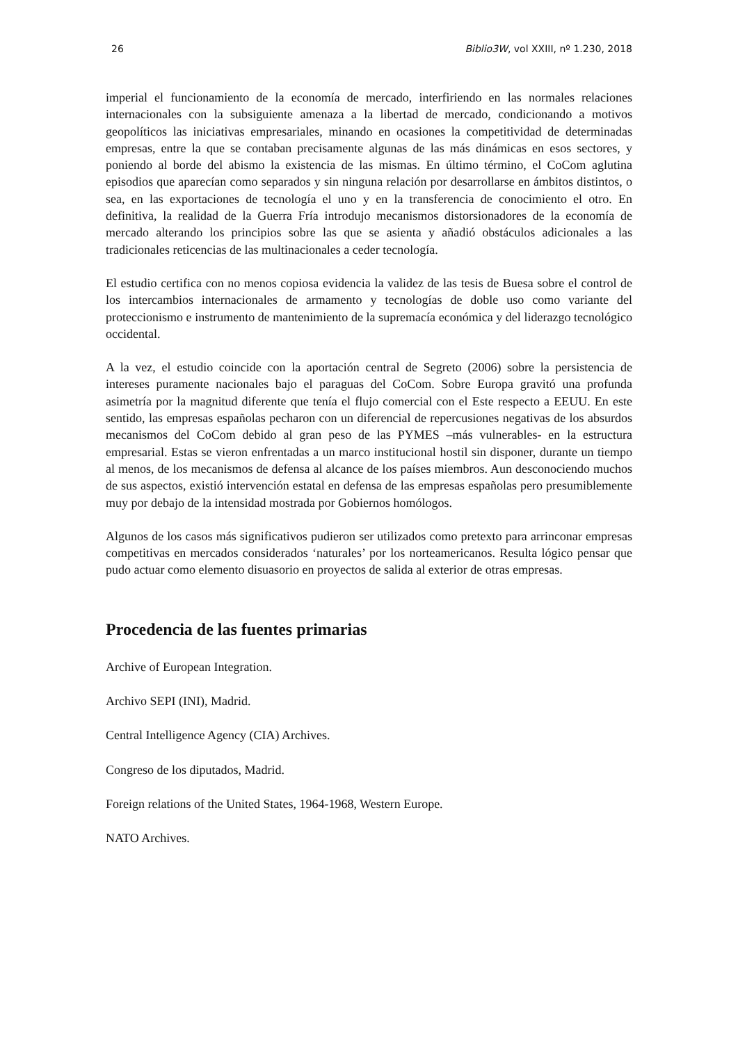26 Biblio3W, vol XXIII, nº 1.230, 2018
imperial el funcionamiento de la economía de mercado, interfiriendo en las normales relaciones internacionales con la subsiguiente amenaza a la libertad de mercado, condicionando a motivos geopolíticos las iniciativas empresariales, minando en ocasiones la competitividad de determinadas empresas, entre la que se contaban precisamente algunas de las más dinámicas en esos sectores, y poniendo al borde del abismo la existencia de las mismas. En último término, el CoCom aglutina episodios que aparecían como separados y sin ninguna relación por desarrollarse en ámbitos distintos, o sea, en las exportaciones de tecnología el uno y en la transferencia de conocimiento el otro. En definitiva, la realidad de la Guerra Fría introdujo mecanismos distorsionadores de la economía de mercado alterando los principios sobre las que se asienta y añadió obstáculos adicionales a las tradicionales reticencias de las multinacionales a ceder tecnología.
El estudio certifica con no menos copiosa evidencia la validez de las tesis de Buesa sobre el control de los intercambios internacionales de armamento y tecnologías de doble uso como variante del proteccionismo e instrumento de mantenimiento de la supremacía económica y del liderazgo tecnológico occidental.
A la vez, el estudio coincide con la aportación central de Segreto (2006) sobre la persistencia de intereses puramente nacionales bajo el paraguas del CoCom. Sobre Europa gravitó una profunda asimetría por la magnitud diferente que tenía el flujo comercial con el Este respecto a EEUU. En este sentido, las empresas españolas pecharon con un diferencial de repercusiones negativas de los absurdos mecanismos del CoCom debido al gran peso de las PYMES –más vulnerables- en la estructura empresarial. Estas se vieron enfrentadas a un marco institucional hostil sin disponer, durante un tiempo al menos, de los mecanismos de defensa al alcance de los países miembros. Aun desconociendo muchos de sus aspectos, existió intervención estatal en defensa de las empresas españolas pero presumiblemente muy por debajo de la intensidad mostrada por Gobiernos homólogos.
Algunos de los casos más significativos pudieron ser utilizados como pretexto para arrinconar empresas competitivas en mercados considerados ‘naturales’ por los norteamericanos. Resulta lógico pensar que pudo actuar como elemento disuasorio en proyectos de salida al exterior de otras empresas.
Procedencia de las fuentes primarias
Archive of European Integration.
Archivo SEPI (INI), Madrid.
Central Intelligence Agency (CIA) Archives.
Congreso de los diputados, Madrid.
Foreign relations of the United States, 1964-1968, Western Europe.
NATO Archives.